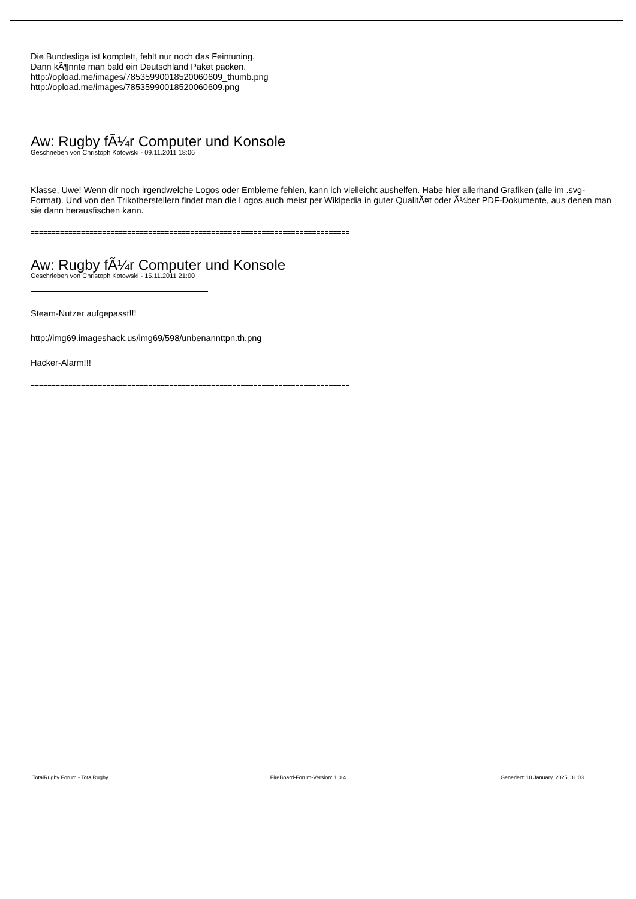Die Bundesliga ist komplett, fehlt nur noch das Feintuning.
Dann kÃ¶nnte man bald ein Deutschland Paket packen.
http://opload.me/images/78535990018520060609_thumb.png
http://opload.me/images/78535990018520060609.png
============================================================================
Aw: Rugby fÃ¼r Computer und Konsole
Geschrieben von Christoph Kotowski - 09.11.2011 18:06
Klasse, Uwe! Wenn dir noch irgendwelche Logos oder Embleme fehlen, kann ich vielleicht aushelfen. Habe hier allerhand Grafiken (alle im .svg-Format). Und von den Trikotherstellern findet man die Logos auch meist per Wikipedia in guter QualitÃ¤t oder Ã¼ber PDF-Dokumente, aus denen man sie dann herausfischen kann.
============================================================================
Aw: Rugby fÃ¼r Computer und Konsole
Geschrieben von Christoph Kotowski - 15.11.2011 21:00
Steam-Nutzer aufgepasst!!!
http://img69.imageshack.us/img69/598/unbenannttpn.th.png
Hacker-Alarm!!!
============================================================================
TotalRugby Forum - TotalRugby FireBoard-Forum-Version: 1.0.4 Generiert: 10 January, 2025, 01:03